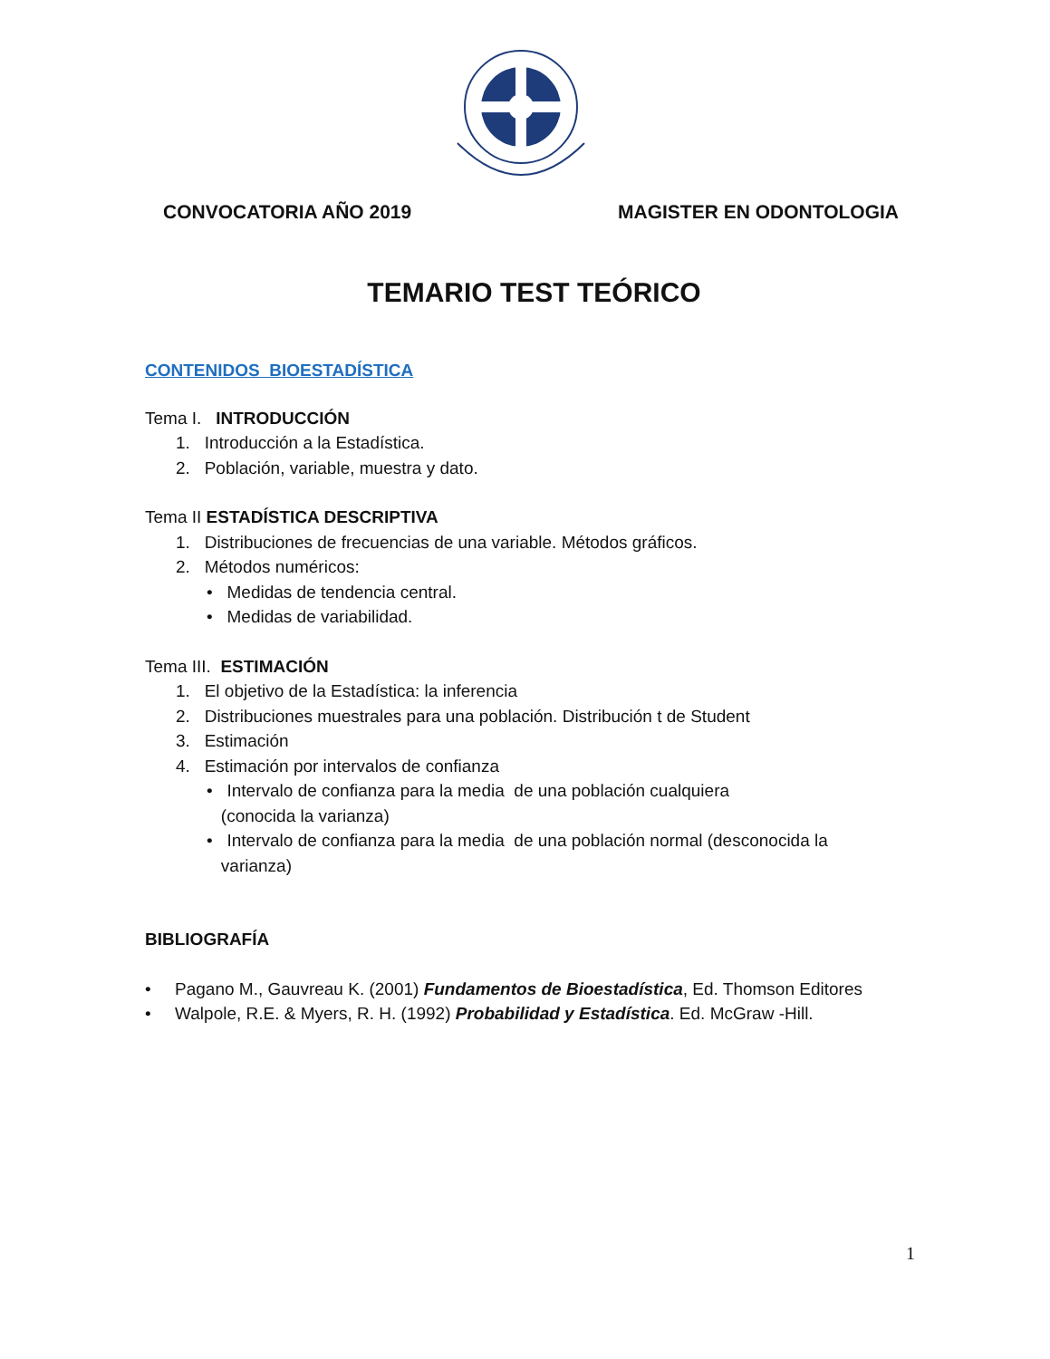CONVOCATORIA AÑO 2019 MAGISTER EN ODONTOLOGIA
TEMARIO TEST TEÓRICO
CONTENIDOS BIOESTADÍSTICA
Tema I. INTRODUCCIÓN
1. Introducción a la Estadística.
2. Población, variable, muestra y dato.
Tema II ESTADÍSTICA DESCRIPTIVA
1. Distribuciones de frecuencias de una variable. Métodos gráficos.
2. Métodos numéricos:
• Medidas de tendencia central.
• Medidas de variabilidad.
Tema III. ESTIMACIÓN
1. El objetivo de la Estadística: la inferencia
2. Distribuciones muestrales para una población. Distribución t de Student
3. Estimación
4. Estimación por intervalos de confianza
• Intervalo de confianza para la media de una población cualquiera
(conocida la varianza)
• Intervalo de confianza para la media de una población normal (desconocida la
varianza)
BIBLIOGRAFÍA
• Pagano M., Gauvreau K. (2001) Fundamentos de Bioestadística, Ed. Thomson Editores
• Walpole, R.E. & Myers, R. H. (1992) Probabilidad y Estadística. Ed. McGraw -Hill.
1